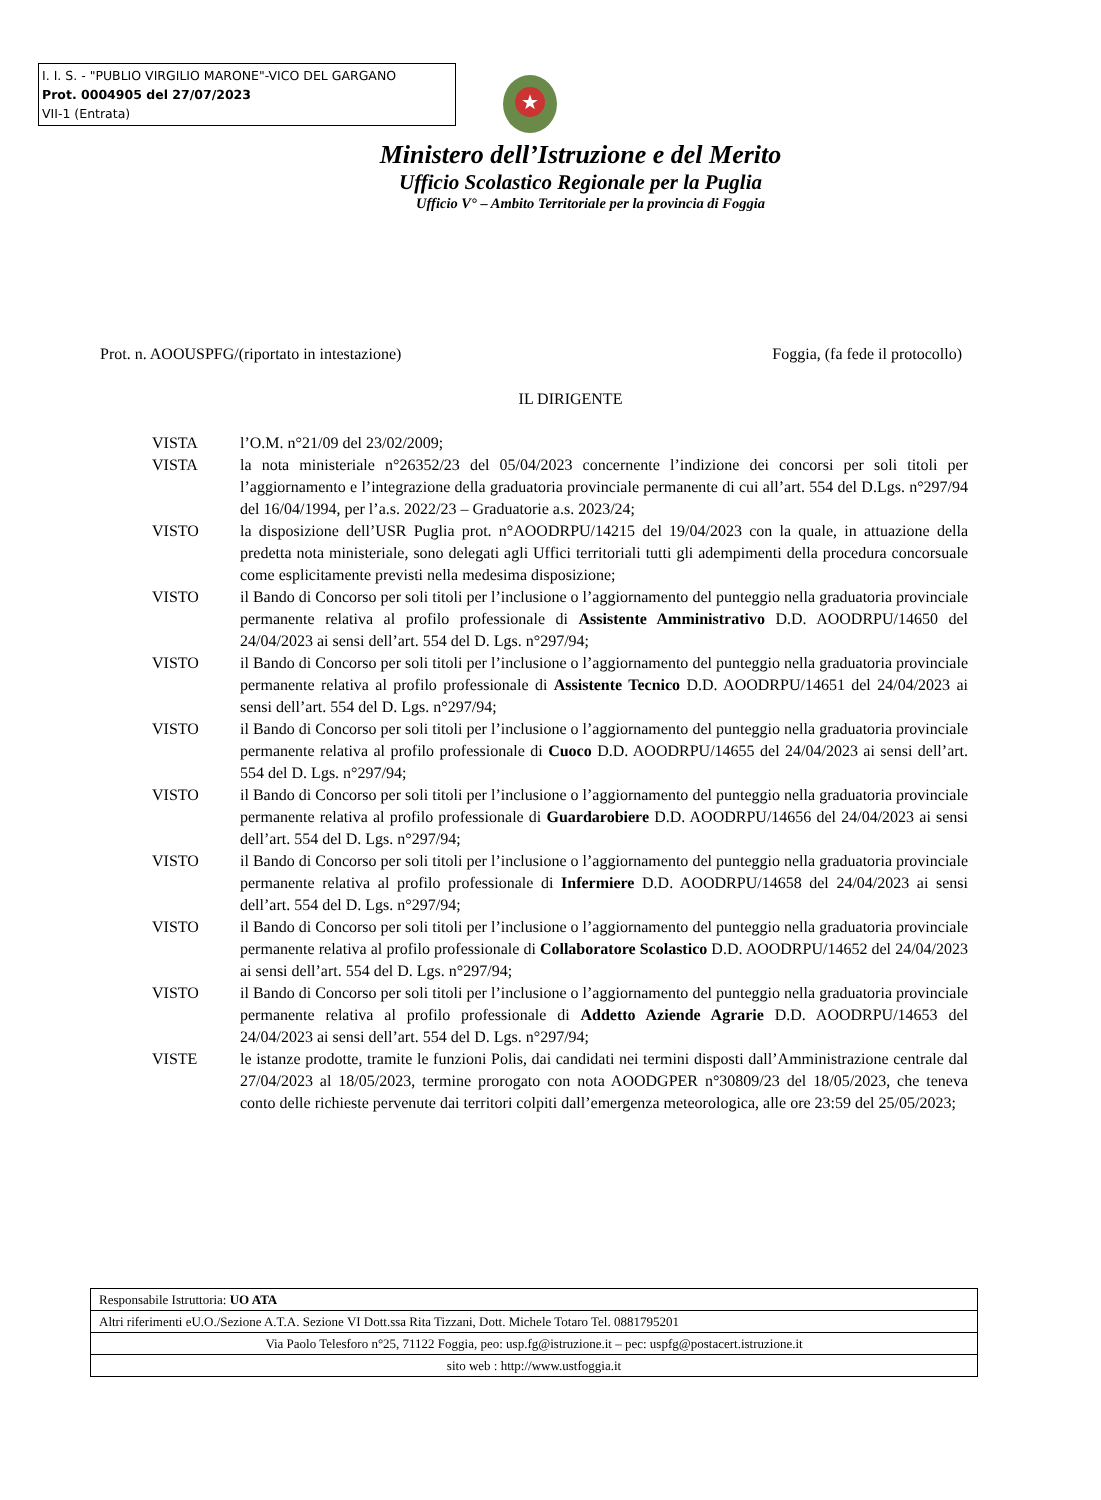I. I. S. - "PUBLIO VIRGILIO MARONE"-VICO DEL GARGANO
Prot. 0004905 del 27/07/2023
VII-1 (Entrata)
★
Ministero dell’Istruzione e del Merito
Ufficio Scolastico Regionale per la Puglia
Ufficio V° – Ambito Territoriale per la provincia di Foggia
Prot. n. AOOUSPFG/(riportato in intestazione) Foggia, (fa fede il protocollo)
IL DIRIGENTE
VISTA l’O.M. n°21/09 del 23/02/2009;
VISTA la nota ministeriale n°26352/23 del 05/04/2023 concernente l’indizione dei concorsi per soli titoli per l’aggiornamento e l’integrazione della graduatoria provinciale permanente di cui all’art. 554 del D.Lgs. n°297/94 del 16/04/1994, per l’a.s. 2022/23 – Graduatorie a.s. 2023/24;
VISTO la disposizione dell’USR Puglia prot. n°AOODRPU/14215 del 19/04/2023 con la quale, in attuazione della predetta nota ministeriale, sono delegati agli Uffici territoriali tutti gli adempimenti della procedura concorsuale come esplicitamente previsti nella medesima disposizione;
VISTO il Bando di Concorso per soli titoli per l’inclusione o l’aggiornamento del punteggio nella graduatoria provinciale permanente relativa al profilo professionale di Assistente Amministrativo D.D. AOODRPU/14650 del 24/04/2023 ai sensi dell’art. 554 del D. Lgs. n°297/94;
VISTO il Bando di Concorso per soli titoli per l’inclusione o l’aggiornamento del punteggio nella graduatoria provinciale permanente relativa al profilo professionale di Assistente Tecnico D.D. AOODRPU/14651 del 24/04/2023 ai sensi dell’art. 554 del D. Lgs. n°297/94;
VISTO il Bando di Concorso per soli titoli per l’inclusione o l’aggiornamento del punteggio nella graduatoria provinciale permanente relativa al profilo professionale di Cuoco D.D. AOODRPU/14655 del 24/04/2023 ai sensi dell’art. 554 del D. Lgs. n°297/94;
VISTO il Bando di Concorso per soli titoli per l’inclusione o l’aggiornamento del punteggio nella graduatoria provinciale permanente relativa al profilo professionale di Guardarobiere D.D. AOODRPU/14656 del 24/04/2023 ai sensi dell’art. 554 del D. Lgs. n°297/94;
VISTO il Bando di Concorso per soli titoli per l’inclusione o l’aggiornamento del punteggio nella graduatoria provinciale permanente relativa al profilo professionale di Infermiere D.D. AOODRPU/14658 del 24/04/2023 ai sensi dell’art. 554 del D. Lgs. n°297/94;
VISTO il Bando di Concorso per soli titoli per l’inclusione o l’aggiornamento del punteggio nella graduatoria provinciale permanente relativa al profilo professionale di Collaboratore Scolastico D.D. AOODRPU/14652 del 24/04/2023 ai sensi dell’art. 554 del D. Lgs. n°297/94;
VISTO il Bando di Concorso per soli titoli per l’inclusione o l’aggiornamento del punteggio nella graduatoria provinciale permanente relativa al profilo professionale di Addetto Aziende Agrarie D.D. AOODRPU/14653 del 24/04/2023 ai sensi dell’art. 554 del D. Lgs. n°297/94;
VISTE le istanze prodotte, tramite le funzioni Polis, dai candidati nei termini disposti dall’Amministrazione centrale dal 27/04/2023 al 18/05/2023, termine prorogato con nota AOODGPER n°30809/23 del 18/05/2023, che teneva conto delle richieste pervenute dai territori colpiti dall’emergenza meteorologica, alle ore 23:59 del 25/05/2023;
| Responsabile Istruttoria: UO ATA |
| Altri riferimenti eU.O./Sezione A.T.A. Sezione VI Dott.ssa Rita Tizzani, Dott. Michele Totaro Tel. 0881795201 |
| Via Paolo Telesforo n°25, 71122 Foggia, peo: usp.fg@istruzione.it – pec: uspfg@postacert.istruzione.it |
| sito web : http://www.ustfoggia.it |